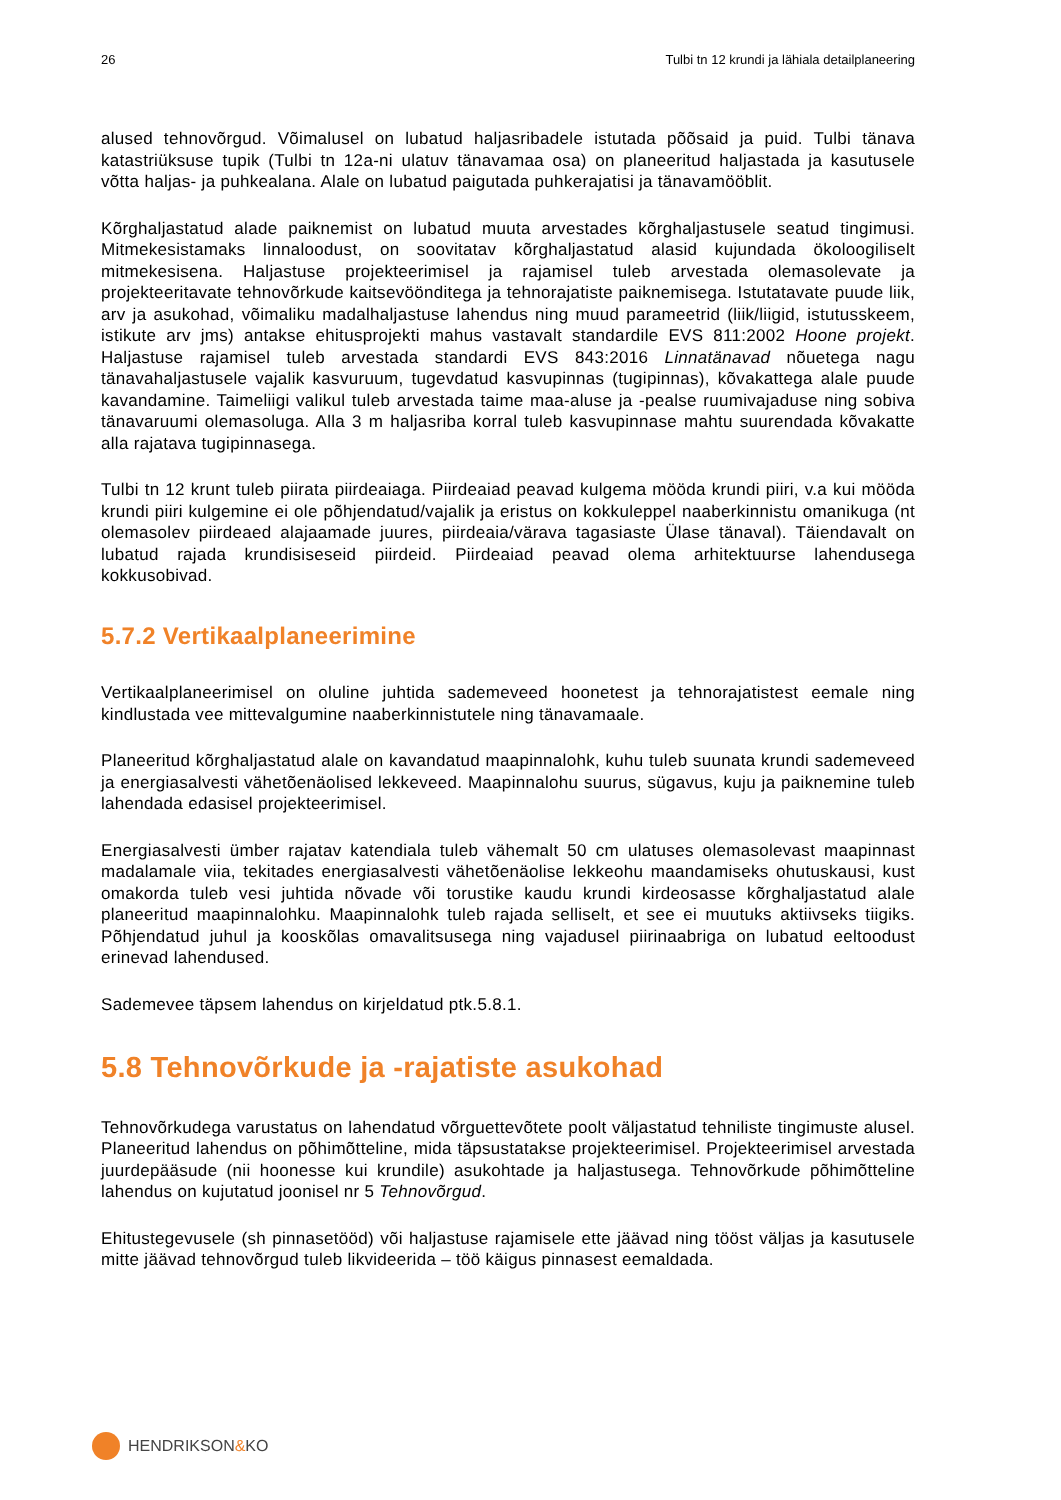26 Tulbi tn 12 krundi ja lähiala detailplaneering
alused tehnovõrgud. Võimalusel on lubatud haljasribadele istutada põõsaid ja puid. Tulbi tänava katastriüksuse tupik (Tulbi tn 12a-ni ulatuv tänavamaa osa) on planeeritud haljastada ja kasutusele võtta haljas- ja puhkealana. Alale on lubatud paigutada puhkerajatisi ja tänavamööblit.
Kõrghaljastatud alade paiknemist on lubatud muuta arvestades kõrghaljastusele seatud tingimusi. Mitmekesistamaks linnaloodust, on soovitatav kõrghaljastatud alasid kujundada ökoloogiliselt mitmekesisena. Haljastuse projekteerimisel ja rajamisel tuleb arvestada olemasolevate ja projekteeritavate tehnovõrkude kaitsevöönditega ja tehnorajatiste paiknemisega. Istutatavate puude liik, arv ja asukohad, võimaliku madalhaljastuse lahendus ning muud parameetrid (liik/liigid, istutusskeem, istikute arv jms) antakse ehitusprojekti mahus vastavalt standardile EVS 811:2002 Hoone projekt. Haljastuse rajamisel tuleb arvestada standardi EVS 843:2016 Linnatänavad nõuetega nagu tänavahaljastusele vajalik kasvuruum, tugevdatud kasvupinnas (tugipinnas), kõvakattega alale puude kavandamine. Taimeliigi valikul tuleb arvestada taime maa-aluse ja -pealse ruumivajaduse ning sobiva tänavaruumi olemasoluga. Alla 3 m haljasriba korral tuleb kasvupinnase mahtu suurendada kõvakatte alla rajatava tugipinnasega.
Tulbi tn 12 krunt tuleb piirata piirdeaiaga. Piirdeaiad peavad kulgema mööda krundi piiri, v.a kui mööda krundi piiri kulgemine ei ole põhjendatud/vajalik ja eristus on kokkuleppel naaberkinnistu omanikuga (nt olemasolev piirdeaed alajaamade juures, piirdeaia/värava tagasiaste Ülase tänaval). Täiendavalt on lubatud rajada krundisiseseid piirdeid. Piirdeaiad peavad olema arhitektuurse lahendusega kokkusobivad.
5.7.2 Vertikaalplaneerimine
Vertikaalplaneerimisel on oluline juhtida sademeveed hoonetest ja tehnorajatistest eemale ning kindlustada vee mittevalgumine naaberkinnistutele ning tänavamaale.
Planeeritud kõrghaljastatud alale on kavandatud maapinnalohk, kuhu tuleb suunata krundi sademeveed ja energiasalvesti vähetõenäolised lekkeveed. Maapinnalohu suurus, sügavus, kuju ja paiknemine tuleb lahendada edasisel projekteerimisel.
Energiasalvesti ümber rajatav katendiala tuleb vähemalt 50 cm ulatuses olemasolevast maapinnast madalamale viia, tekitades energiasalvesti vähetõenäolise lekkeohu maandamiseks ohutuskausi, kust omakorda tuleb vesi juhtida nõvade või torustike kaudu krundi kirdeosasse kõrghaljastatud alale planeeritud maapinnalohku. Maapinnalohk tuleb rajada selliselt, et see ei muutuks aktiivseks tiigiks. Põhjendatud juhul ja kooskõlas omavalitsusega ning vajadusel piirinaabriga on lubatud eeltoodust erinevad lahendused.
Sademevee täpsem lahendus on kirjeldatud ptk.5.8.1.
5.8 Tehnovõrkude ja -rajatiste asukohad
Tehnovõrkudega varustatus on lahendatud võrguettevõtete poolt väljastatud tehniliste tingimuste alusel. Planeeritud lahendus on põhimõtteline, mida täpsustatakse projekteerimisel. Projekteerimisel arvestada juurdepääsude (nii hoonesse kui krundile) asukohtade ja haljastusega. Tehnovõrkude põhimõtteline lahendus on kujutatud joonisel nr 5 Tehnovõrgud.
Ehitustegevusele (sh pinnasetööd) või haljastuse rajamisele ette jäävad ning tööst väljas ja kasutusele mitte jäävad tehnovõrgud tuleb likvideerida – töö käigus pinnasest eemaldada.
HENDRIKSON & KO